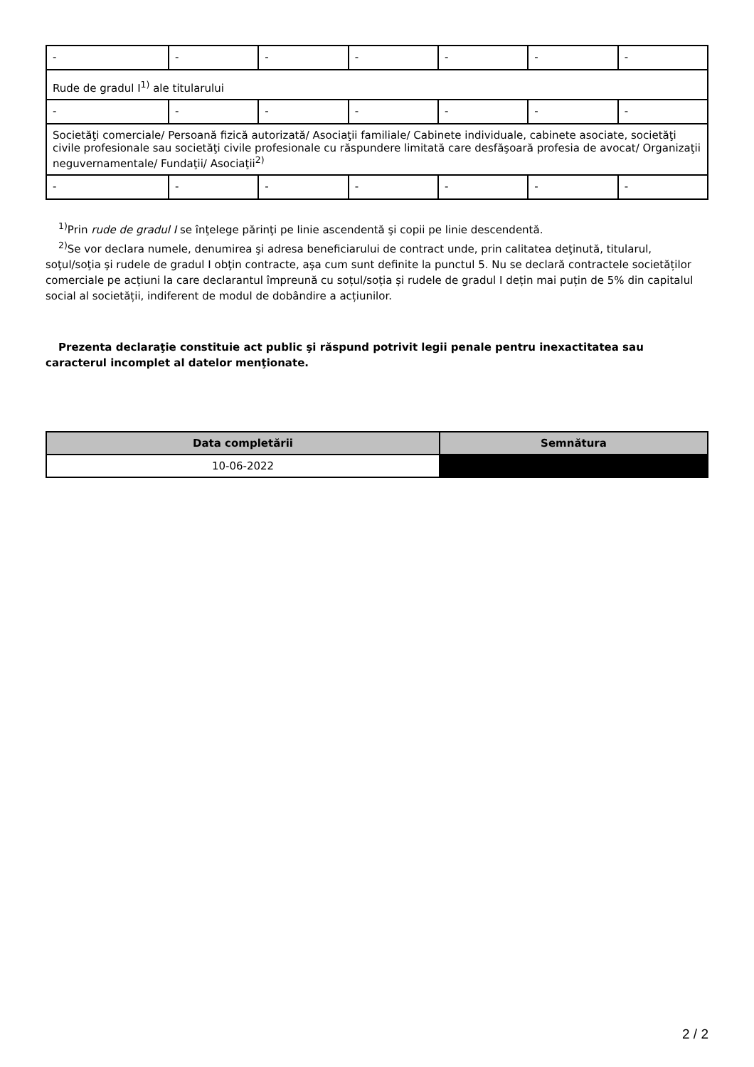| - | - | - | - | - | - | - |
| Rude de gradul I<sup>1)</sup> ale titularului | | | | | | |
| - | - | - | - | - | - | - |
| Societăţi comerciale/ Persoană fizică autorizată/ Asociaţii familiale/ Cabinete individuale, cabinete asociate, societăţi civile profesionale sau societăţi civile profesionale cu răspundere limitată care desfăşoară profesia de avocat/ Organizaţii neguvernamentale/ Fundaţii/ Asociaţii<sup>2)</sup> | | | | | | |
| - | - | - | - | - | - | - |
<sup>1)</sup> Prin rude de gradul I se înţelege părinţi pe linie ascendentă şi copii pe linie descendentă.
<sup>2)</sup> Se vor declara numele, denumirea şi adresa beneficiarului de contract unde, prin calitatea deţinută, titularul, soţul/soţia şi rudele de gradul I obţin contracte, aşa cum sunt definite la punctul 5. Nu se declară contractele societăților comerciale pe acțiuni la care declarantul împreună cu soțul/soția și rudele de gradul I dețin mai puțin de 5% din capitalul social al societății, indiferent de modul de dobândire a acțiunilor.
Prezenta declaraţie constituie act public şi răspund potrivit legii penale pentru inexactitatea sau caracterul incomplet al datelor menţionate.
| Data completării | Semnătura |
| --- | --- |
| 10-06-2022 | |
2 / 2